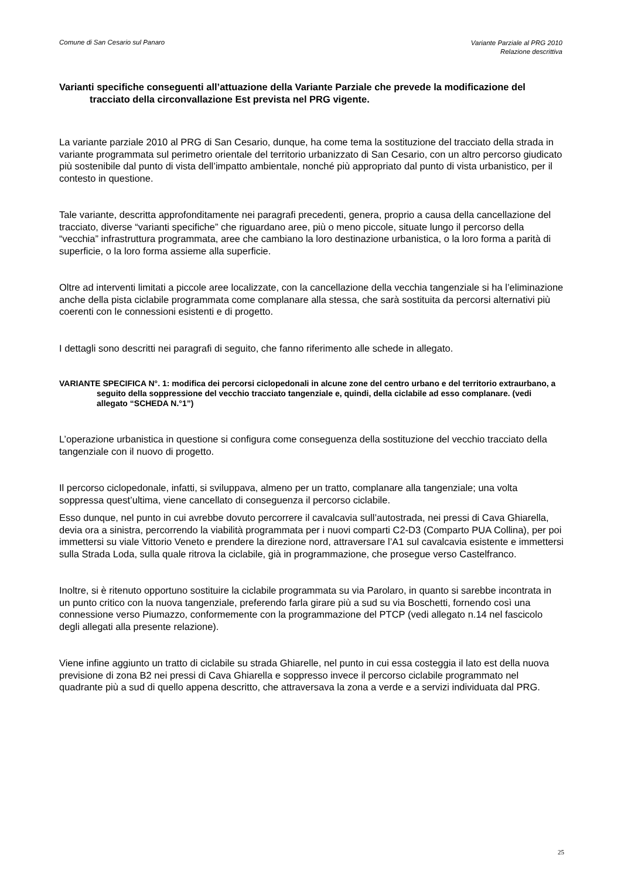Comune di San Cesario sul Panaro Variante Parziale al PRG 2010
Relazione descrittiva
Varianti specifiche conseguenti all’attuazione della Variante Parziale che prevede la modificazione del tracciato della circonvallazione Est prevista nel PRG vigente.
La variante parziale 2010 al PRG di San Cesario, dunque, ha come tema la sostituzione del tracciato della strada in variante programmata sul perimetro orientale del territorio urbanizzato di San Cesario, con un altro percorso giudicato più sostenibile dal punto di vista dell’impatto ambientale, nonché più appropriato dal punto di vista urbanistico, per il contesto in questione.
Tale variante, descritta approfonditamente nei paragrafi precedenti, genera, proprio a causa della cancellazione del tracciato, diverse “varianti specifiche” che riguardano aree, più o meno piccole, situate lungo il percorso della “vecchia” infrastruttura programmata, aree che cambiano la loro destinazione urbanistica, o la loro forma a parità di superficie, o la loro forma assieme alla superficie.
Oltre ad interventi limitati a piccole aree localizzate, con la cancellazione della vecchia tangenziale si ha l’eliminazione anche della pista ciclabile programmata come complanare alla stessa, che sarà sostituita da percorsi alternativi più coerenti con le connessioni esistenti e di progetto.
I dettagli sono descritti nei paragrafi di seguito, che fanno riferimento alle schede in allegato.
VARIANTE SPECIFICA N°. 1: modifica dei percorsi ciclopedonali in alcune zone del centro urbano e del territorio extraurbano, a seguito della soppressione del vecchio tracciato tangenziale e, quindi, della ciclabile ad esso complanare. (vedi allegato “SCHEDA N.°1”)
L’operazione urbanistica in questione si configura come conseguenza della sostituzione del vecchio tracciato della tangenziale con il nuovo di progetto.
Il percorso ciclopedonale, infatti, si sviluppava, almeno per un tratto, complanare alla tangenziale; una volta soppressa quest’ultima, viene cancellato di conseguenza il percorso ciclabile.
Esso dunque, nel punto in cui avrebbe dovuto percorrere il cavalcavia sull’autostrada, nei pressi di Cava Ghiarella, devia ora a sinistra, percorrendo la viabilità programmata per i nuovi comparti C2-D3 (Comparto PUA Collina), per poi immettersi su viale Vittorio Veneto e prendere la direzione nord, attraversare l’A1 sul cavalcavia esistente e immettersi sulla Strada Loda, sulla quale ritrova la ciclabile, già in programmazione, che prosegue verso Castelfranco.
Inoltre, si è ritenuto opportuno sostituire la ciclabile programmata su via Parolaro, in quanto si sarebbe incontrata in un punto critico con la nuova tangenziale, preferendo farla girare più a sud su via Boschetti, fornendo così una connessione verso Piumazzo, conformemente con la programmazione del PTCP (vedi allegato n.14 nel fascicolo degli allegati alla presente relazione).
Viene infine aggiunto un tratto di ciclabile su strada Ghiarelle, nel punto in cui essa costeggia il lato est della nuova previsione di zona B2 nei pressi di Cava Ghiarella e soppresso invece il percorso ciclabile programmato nel quadrante più a sud di quello appena descritto, che attraversava la zona a verde e a servizi individuata dal PRG.
25